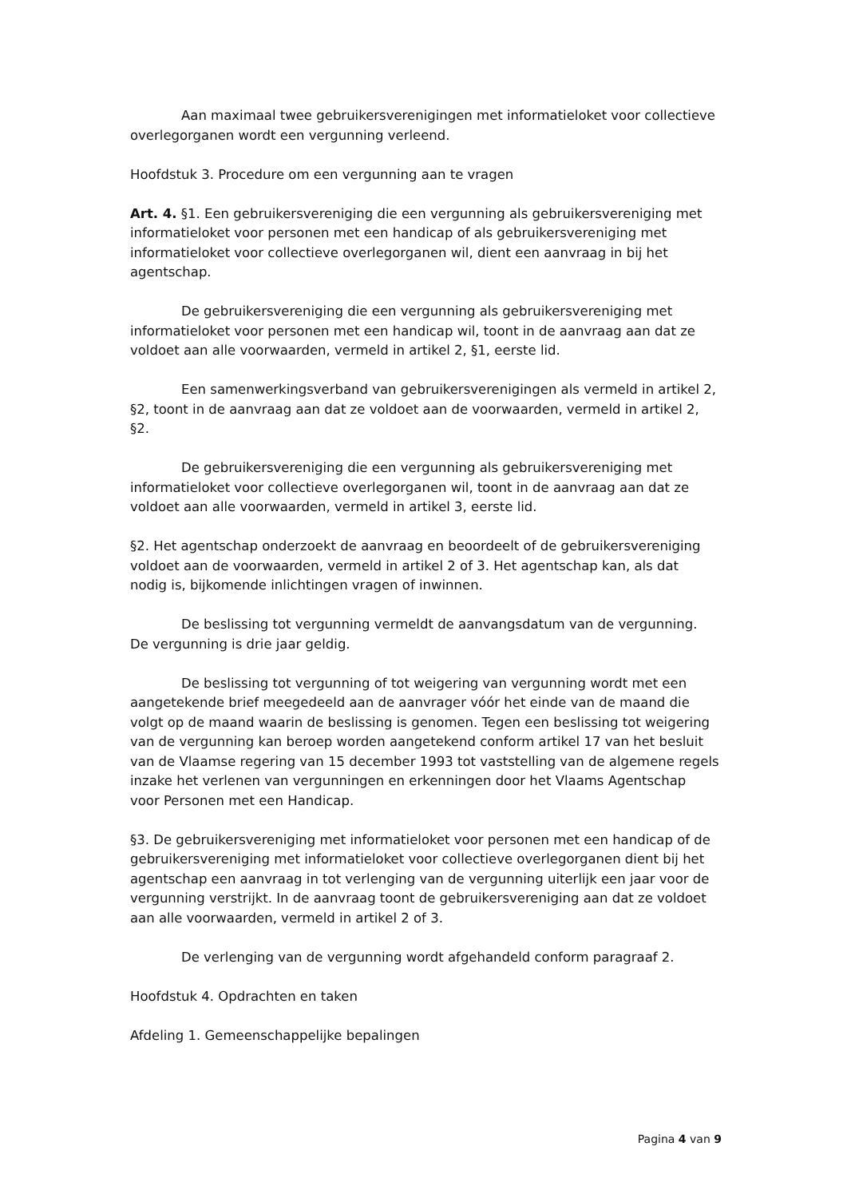Aan maximaal twee gebruikersverenigingen met informatieloket voor collectieve overlegorganen wordt een vergunning verleend.
Hoofdstuk 3. Procedure om een vergunning aan te vragen
Art. 4. §1. Een gebruikersvereniging die een vergunning als gebruikersvereniging met informatieloket voor personen met een handicap of als gebruikersvereniging met informatieloket voor collectieve overlegorganen wil, dient een aanvraag in bij het agentschap.
De gebruikersvereniging die een vergunning als gebruikersvereniging met informatieloket voor personen met een handicap wil, toont in de aanvraag aan dat ze voldoet aan alle voorwaarden, vermeld in artikel 2, §1, eerste lid.
Een samenwerkingsverband van gebruikersverenigingen als vermeld in artikel 2, §2, toont in de aanvraag aan dat ze voldoet aan de voorwaarden, vermeld in artikel 2, §2.
De gebruikersvereniging die een vergunning als gebruikersvereniging met informatieloket voor collectieve overlegorganen wil, toont in de aanvraag aan dat ze voldoet aan alle voorwaarden, vermeld in artikel 3, eerste lid.
§2. Het agentschap onderzoekt de aanvraag en beoordeelt of de gebruikersvereniging voldoet aan de voorwaarden, vermeld in artikel 2 of 3. Het agentschap kan, als dat nodig is, bijkomende inlichtingen vragen of inwinnen.
De beslissing tot vergunning vermeldt de aanvangsdatum van de vergunning. De vergunning is drie jaar geldig.
De beslissing tot vergunning of tot weigering van vergunning wordt met een aangetekende brief meegedeeld aan de aanvrager vóór het einde van de maand die volgt op de maand waarin de beslissing is genomen. Tegen een beslissing tot weigering van de vergunning kan beroep worden aangetekend conform artikel 17 van het besluit van de Vlaamse regering van 15 december 1993 tot vaststelling van de algemene regels inzake het verlenen van vergunningen en erkenningen door het Vlaams Agentschap voor Personen met een Handicap.
§3. De gebruikersvereniging met informatieloket voor personen met een handicap of de gebruikersvereniging met informatieloket voor collectieve overlegorganen dient bij het agentschap een aanvraag in tot verlenging van de vergunning uiterlijk een jaar voor de vergunning verstrijkt. In de aanvraag toont de gebruikersvereniging aan dat ze voldoet aan alle voorwaarden, vermeld in artikel 2 of 3.
De verlenging van de vergunning wordt afgehandeld conform paragraaf 2.
Hoofdstuk 4. Opdrachten en taken
Afdeling 1. Gemeenschappelijke bepalingen
Pagina 4 van 9